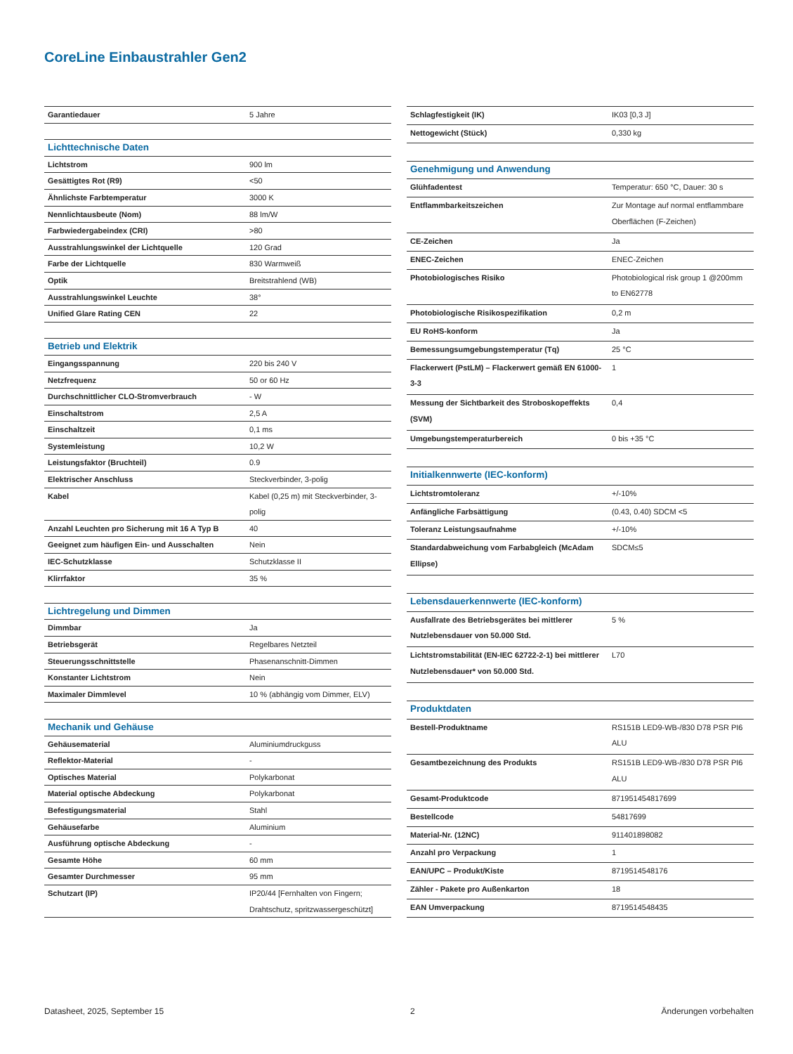CoreLine Einbaustrahler Gen2
| Garantiedauer | 5 Jahre |
| Lichttechnische Daten | |
| Lichtstrom | 900 lm |
| Gesättigtes Rot (R9) | <50 |
| Ähnlichste Farbtemperatur | 3000 K |
| Nennlichtausbeute (Nom) | 88 lm/W |
| Farbwiedergabeindex (CRI) | >80 |
| Ausstrahlungswinkel der Lichtquelle | 120 Grad |
| Farbe der Lichtquelle | 830 Warmweiß |
| Optik | Breitstrahlend (WB) |
| Ausstrahlungswinkel Leuchte | 38° |
| Unified Glare Rating CEN | 22 |
| Betrieb und Elektrik | |
| Eingangsspannung | 220 bis 240 V |
| Netzfrequenz | 50 or 60 Hz |
| Durchschnittlicher CLO-Stromverbrauch | - W |
| Einschaltstrom | 2,5 A |
| Einschaltzeit | 0,1 ms |
| Systemleistung | 10,2 W |
| Leistungsfaktor (Bruchteil) | 0.9 |
| Elektrischer Anschluss | Steckverbinder, 3-polig |
| Kabel | Kabel (0,25 m) mit Steckverbinder, 3-polig |
| Anzahl Leuchten pro Sicherung mit 16 A Typ B | 40 |
| Geeignet zum häufigen Ein- und Ausschalten | Nein |
| IEC-Schutzklasse | Schutzklasse II |
| Klirrfaktor | 35 % |
| Lichtregelung und Dimmen | |
| Dimmbar | Ja |
| Betriebsgerät | Regelbares Netzteil |
| Steuerungsschnittstelle | Phasenanschnitt-Dimmen |
| Konstanter Lichtstrom | Nein |
| Maximaler Dimmlevel | 10 % (abhängig vom Dimmer, ELV) |
| Mechanik und Gehäuse | |
| Gehäusematerial | Aluminiumdruckguss |
| Reflektor-Material | - |
| Optisches Material | Polykarbonat |
| Material optische Abdeckung | Polykarbonat |
| Befestigungsmaterial | Stahl |
| Gehäusefarbe | Aluminium |
| Ausführung optische Abdeckung | - |
| Gesamte Höhe | 60 mm |
| Gesamter Durchmesser | 95 mm |
| Schutzart (IP) | IP20/44 [Fernhalten von Fingern; Drahtschutz, spritzwassergeschützt] |
| Schlagfestigkeit (IK) | IK03 [0,3 J] |
| Nettogewicht (Stück) | 0,330 kg |
| Genehmigung und Anwendung | |
| Glühfadentest | Temperatur: 650 °C, Dauer: 30 s |
| Entflammbarkeitszeichen | Zur Montage auf normal entflammbare Oberflächen (F-Zeichen) |
| CE-Zeichen | Ja |
| ENEC-Zeichen | ENEC-Zeichen |
| Photobiologisches Risiko | Photobiological risk group 1 @200mm to EN62778 |
| Photobiologische Risikospezifikation | 0,2 m |
| EU RoHS-konform | Ja |
| Bemessungsumgebungstemperatur (Tq) | 25 °C |
| Flackerwert (PstLM) – Flackerwert gemäß EN 61000-3-3 | 1 |
| Messung der Sichtbarkeit des Stroboskopeffekts (SVM) | 0,4 |
| Umgebungstemperaturbereich | 0 bis +35 °C |
| Initialkennwerte (IEC-konform) | |
| Lichtstromtoleranz | +/-10% |
| Anfängliche Farbsättigung | (0.43, 0.40) SDCM <5 |
| Toleranz Leistungsaufnahme | +/-10% |
| Standardabweichung vom Farbabgleich (McAdam Ellipse) | SDCM≤5 |
| Lebensdauerkennwerte (IEC-konform) | |
| Ausfallrate des Betriebsgerätes bei mittlerer Nutzlebensdauer von 50.000 Std. | 5 % |
| Lichtstromstabilität (EN-IEC 62722-2-1) bei mittlerer Nutzlebensdauer* von 50.000 Std. | L70 |
| Produktdaten | |
| Bestell-Produktname | RS151B LED9-WB-/830 D78 PSR PI6 ALU |
| Gesamtbezeichnung des Produkts | RS151B LED9-WB-/830 D78 PSR PI6 ALU |
| Gesamt-Produktcode | 871951454817699 |
| Bestellcode | 54817699 |
| Material-Nr. (12NC) | 911401898082 |
| Anzahl pro Verpackung | 1 |
| EAN/UPC – Produkt/Kiste | 8719514548176 |
| Zähler - Pakete pro Außenkarton | 18 |
| EAN Umverpackung | 8719514548435 |
Datasheet, 2025, September 15 2 Änderungen vorbehalten